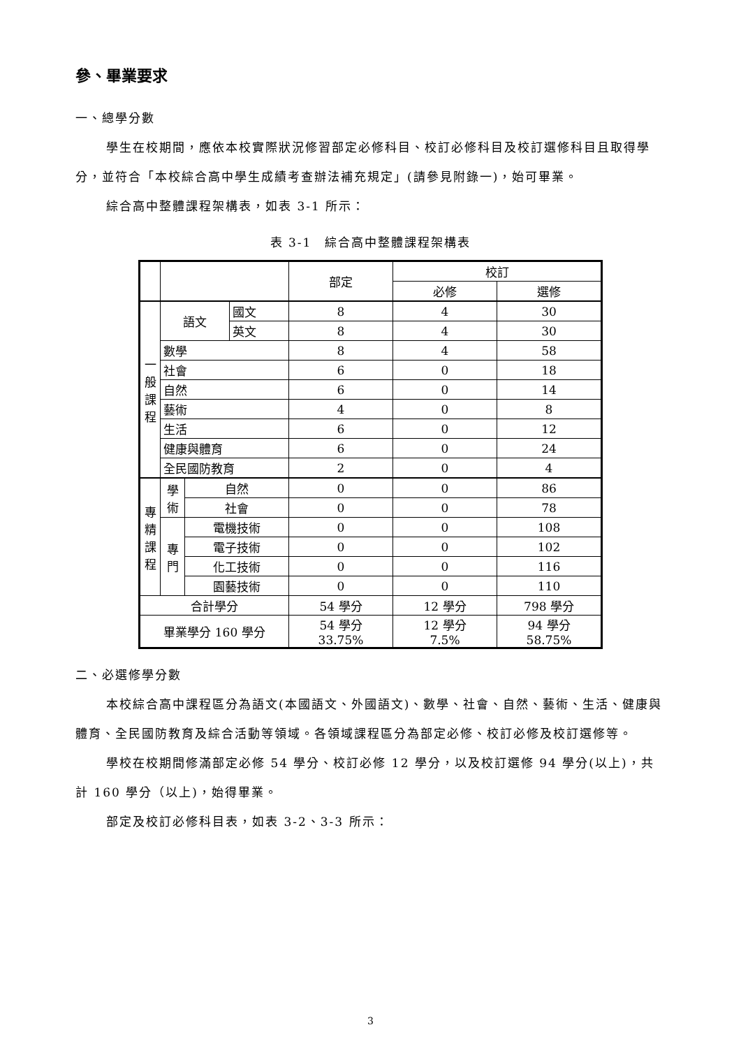參、畢業要求
一、總學分數
學生在校期間，應依本校實際狀況修習部定必修科目、校訂必修科目及校訂選修科目且取得學分，並符合「本校綜合高中學生成績考查辦法補充規定」(請參見附錄一)，始可畢業。
綜合高中整體課程架構表，如表 3-1 所示：
表 3-1　綜合高中整體課程架構表
| | | | | 部定 | 校訂 | |
| | | | | | 必修 | 選修 |
| 一 般 課 程 | 語文 | | 國文 | 8 | 4 | 30 |
| | | | 英文 | 8 | 4 | 30 |
| | 數學 | | | 8 | 4 | 58 |
| | 社會 | | | 6 | 0 | 18 |
| | 自然 | | | 6 | 0 | 14 |
| | 藝術 | | | 4 | 0 | 8 |
| | 生活 | | | 6 | 0 | 12 |
| | 健康與體育 | | | 6 | 0 | 24 |
| | 全民國防教育 | | | 2 | 0 | 4 |
| 專 精 課 程 | 學 術 | 自然 | | 0 | 0 | 86 |
| | | 社會 | | 0 | 0 | 78 |
| | 專 門 | 電機技術 | | 0 | 0 | 108 |
| | | 電子技術 | | 0 | 0 | 102 |
| | | 化工技術 | | 0 | 0 | 116 |
| | | 園藝技術 | | 0 | 0 | 110 |
| 合計學分 | | | | 54 學分 | 12 學分 | 798 學分 |
| 畢業學分 160 學分 | | | | 54 學分 33.75% | 12 學分 7.5% | 94 學分 58.75% |
二、必選修學分數
本校綜合高中課程區分為語文(本國語文、外國語文)、數學、社會、自然、藝術、生活、健康與體育、全民國防教育及綜合活動等領域。各領域課程區分為部定必修、校訂必修及校訂選修等。
學校在校期間修滿部定必修 54 學分、校訂必修 12 學分，以及校訂選修 94 學分(以上)，共計 160 學分（以上)，始得畢業。
部定及校訂必修科目表，如表 3-2、3-3 所示：
3